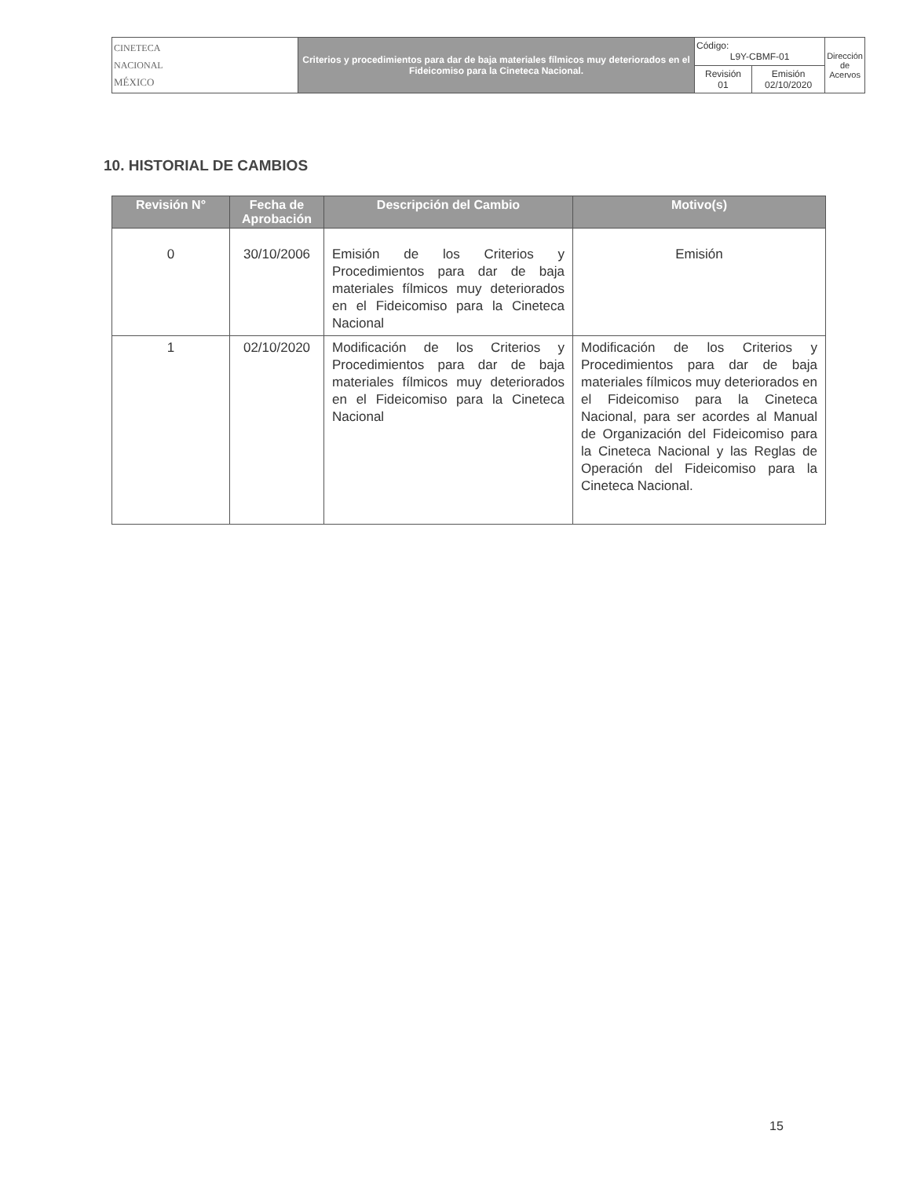| CINETECA NACIONAL MÉXICO | Criterios y procedimientos para dar de baja materiales fílmicos muy deteriorados en el Fideicomiso para la Cineteca Nacional. | Código: L9Y-CBMF-01 | | Dirección de Acervos |
| | | Revisión 01 | Emisión 02/10/2020 | |
10. HISTORIAL DE CAMBIOS
| Revisión N° | Fecha de Aprobación | Descripción del Cambio | Motivo(s) |
| --- | --- | --- | --- |
| 0 | 30/10/2006 | Emisión de los Criterios y Procedimientos para dar de baja materiales fílmicos muy deteriorados en el Fideicomiso para la Cineteca Nacional | Emisión |
| 1 | 02/10/2020 | Modificación de los Criterios y Procedimientos para dar de baja materiales fílmicos muy deteriorados en el Fideicomiso para la Cineteca Nacional | Modificación de los Criterios y Procedimientos para dar de baja materiales fílmicos muy deteriorados en el Fideicomiso para la Cineteca Nacional, para ser acordes al Manual de Organización del Fideicomiso para la Cineteca Nacional y las Reglas de Operación del Fideicomiso para la Cineteca Nacional. |
15